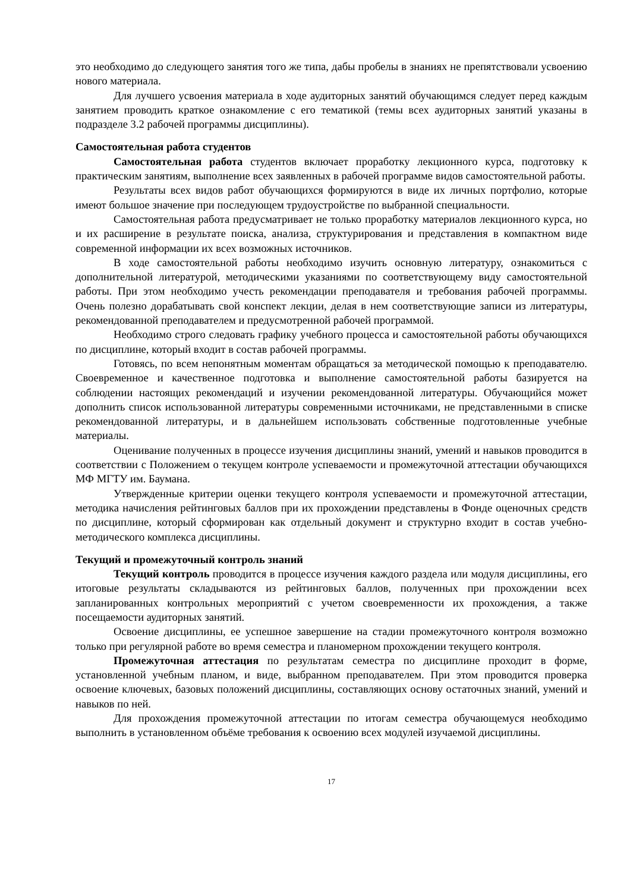это необходимо до следующего занятия того же типа, дабы пробелы в знаниях не препятствовали усвоению нового материала.
Для лучшего усвоения материала в ходе аудиторных занятий обучающимся следует перед каждым занятием проводить краткое ознакомление с его тематикой (темы всех аудиторных занятий указаны в подразделе 3.2 рабочей программы дисциплины).
Самостоятельная работа студентов
Самостоятельная работа студентов включает проработку лекционного курса, подготовку к практическим занятиям, выполнение всех заявленных в рабочей программе видов самостоятельной работы.
Результаты всех видов работ обучающихся формируются в виде их личных портфолио, которые имеют большое значение при последующем трудоустройстве по выбранной специальности.
Самостоятельная работа предусматривает не только проработку материалов лекционного курса, но и их расширение в результате поиска, анализа, структурирования и представления в компактном виде современной информации их всех возможных источников.
В ходе самостоятельной работы необходимо изучить основную литературу, ознакомиться с дополнительной литературой, методическими указаниями по соответствующему виду самостоятельной работы. При этом необходимо учесть рекомендации преподавателя и требования рабочей программы. Очень полезно дорабатывать свой конспект лекции, делая в нем соответствующие записи из литературы, рекомендованной преподавателем и предусмотренной рабочей программой.
Необходимо строго следовать графику учебного процесса и самостоятельной работы обучающихся по дисциплине, который входит в состав рабочей программы.
Готовясь, по всем непонятным моментам обращаться за методической помощью к преподавателю. Своевременное и качественное подготовка и выполнение самостоятельной работы базируется на соблюдении настоящих рекомендаций и изучении рекомендованной литературы. Обучающийся может дополнить список использованной литературы современными источниками, не представленными в списке рекомендованной литературы, и в дальнейшем использовать собственные подготовленные учебные материалы.
Оценивание полученных в процессе изучения дисциплины знаний, умений и навыков проводится в соответствии с Положением о текущем контроле успеваемости и промежуточной аттестации обучающихся МФ МГТУ им. Баумана.
Утвержденные критерии оценки текущего контроля успеваемости и промежуточной аттестации, методика начисления рейтинговых баллов при их прохождении представлены в Фонде оценочных средств по дисциплине, который сформирован как отдельный документ и структурно входит в состав учебно-методического комплекса дисциплины.
Текущий и промежуточный контроль знаний
Текущий контроль проводится в процессе изучения каждого раздела или модуля дисциплины, его итоговые результаты складываются из рейтинговых баллов, полученных при прохождении всех запланированных контрольных мероприятий с учетом своевременности их прохождения, а также посещаемости аудиторных занятий.
Освоение дисциплины, ее успешное завершение на стадии промежуточного контроля возможно только при регулярной работе во время семестра и планомерном прохождении текущего контроля.
Промежуточная аттестация по результатам семестра по дисциплине проходит в форме, установленной учебным планом, и виде, выбранном преподавателем. При этом проводится проверка освоение ключевых, базовых положений дисциплины, составляющих основу остаточных знаний, умений и навыков по ней.
Для прохождения промежуточной аттестации по итогам семестра обучающемуся необходимо выполнить в установленном объёме требования к освоению всех модулей изучаемой дисциплины.
17